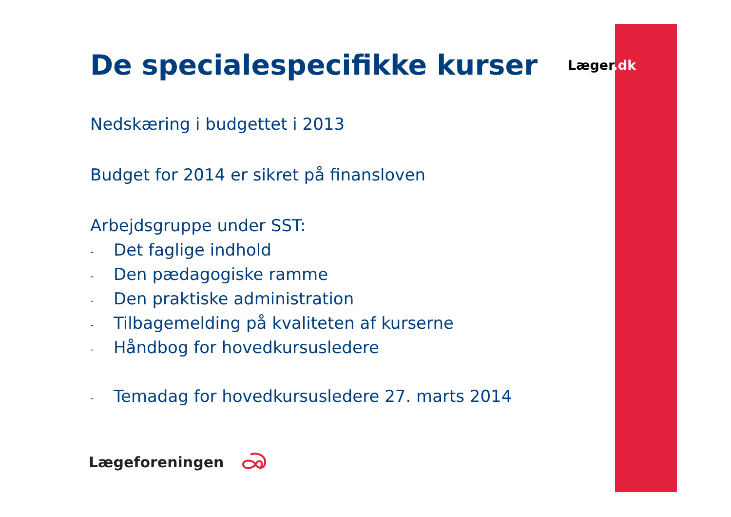Læger.dk
De specialespecifikke kurser
Nedskæring i budgettet i 2013
Budget for 2014 er sikret på finansloven
Arbejdsgruppe under SST:
- Det faglige indhold
- Den pædagogiske ramme
- Den praktiske administration
- Tilbagemelding på kvaliteten af kurserne
- Håndbog for hovedkursusledere
- Temadag for hovedkursusledere 27. marts 2014
Lægeforeningen